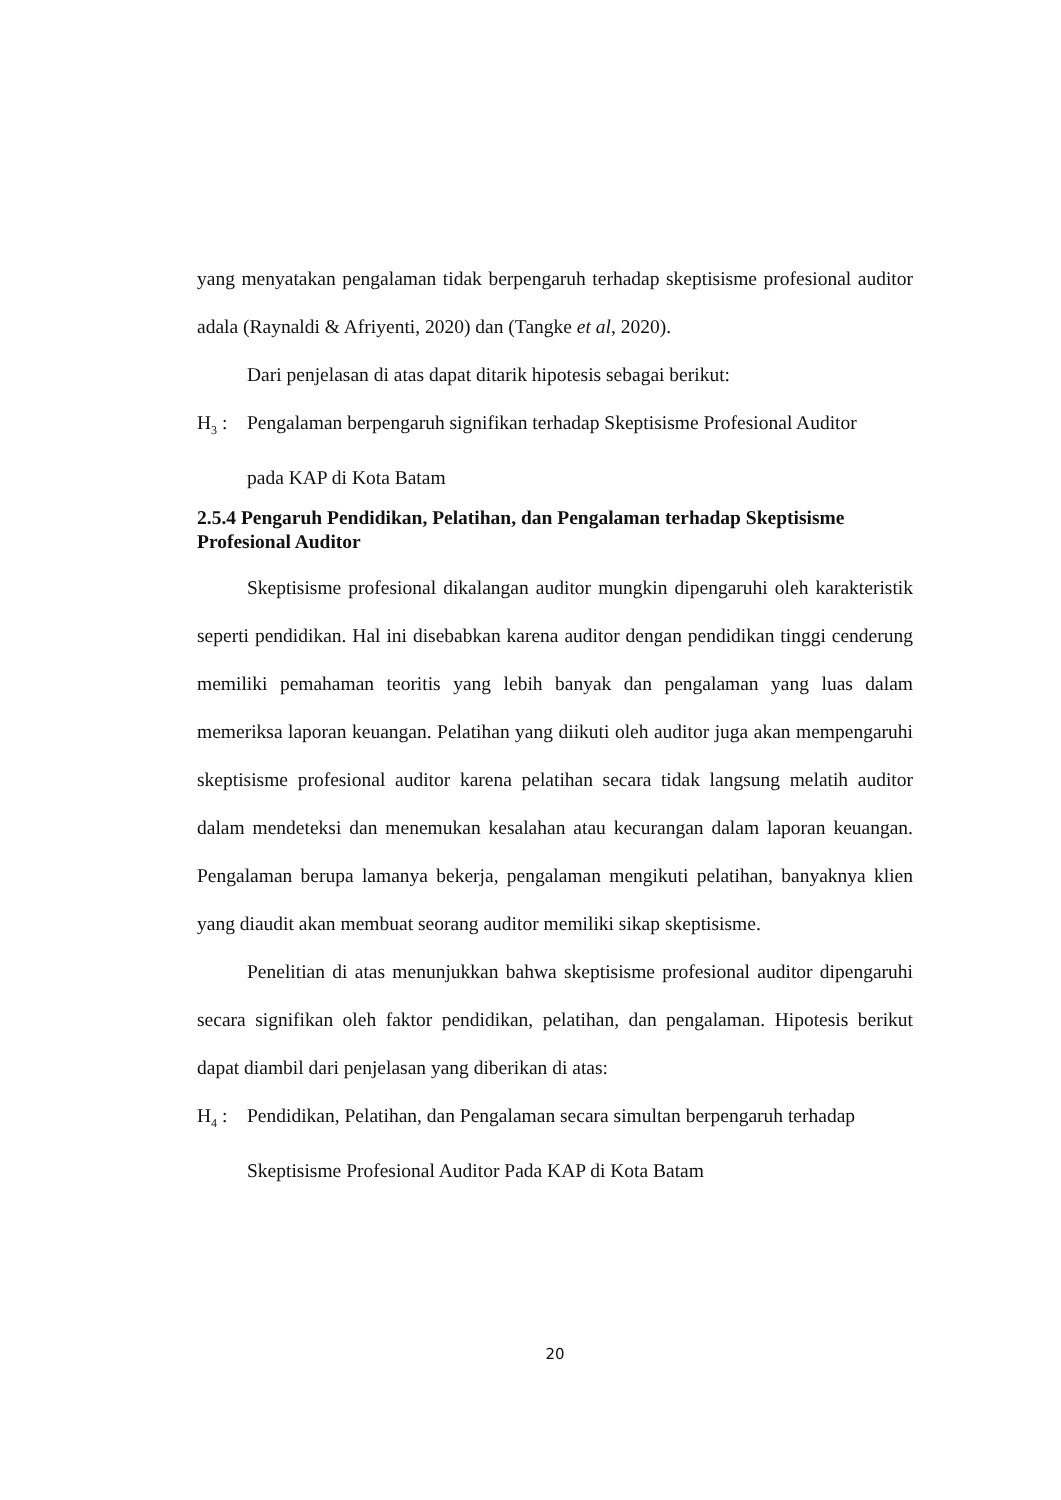yang menyatakan pengalaman tidak berpengaruh terhadap skeptisisme profesional auditor adala (Raynaldi & Afriyenti, 2020) dan (Tangke et al, 2020).
Dari penjelasan di atas dapat ditarik hipotesis sebagai berikut:
H<sub>3</sub> : Pengalaman berpengaruh signifikan terhadap Skeptisisme Profesional Auditor
pada KAP di Kota Batam
2.5.4 Pengaruh Pendidikan, Pelatihan, dan Pengalaman terhadap Skeptisisme Profesional Auditor
Skeptisisme profesional dikalangan auditor mungkin dipengaruhi oleh karakteristik seperti pendidikan. Hal ini disebabkan karena auditor dengan pendidikan tinggi cenderung memiliki pemahaman teoritis yang lebih banyak dan pengalaman yang luas dalam memeriksa laporan keuangan. Pelatihan yang diikuti oleh auditor juga akan mempengaruhi skeptisisme profesional auditor karena pelatihan secara tidak langsung melatih auditor dalam mendeteksi dan menemukan kesalahan atau kecurangan dalam laporan keuangan. Pengalaman berupa lamanya bekerja, pengalaman mengikuti pelatihan, banyaknya klien yang diaudit akan membuat seorang auditor memiliki sikap skeptisisme.
Penelitian di atas menunjukkan bahwa skeptisisme profesional auditor dipengaruhi secara signifikan oleh faktor pendidikan, pelatihan, dan pengalaman. Hipotesis berikut dapat diambil dari penjelasan yang diberikan di atas:
H<sub>4</sub> : Pendidikan, Pelatihan, dan Pengalaman secara simultan berpengaruh terhadap
Skeptisisme Profesional Auditor Pada KAP di Kota Batam
20